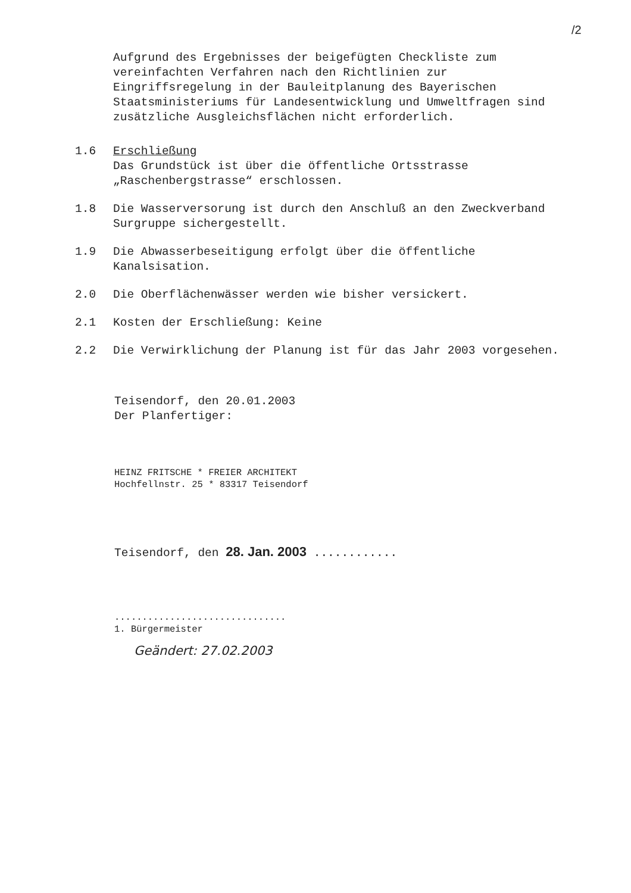/2
Aufgrund des Ergebnisses der beigefügten Checkliste zum vereinfachten Verfahren nach den Richtlinien zur Eingriffsregelung in der Bauleitplanung des Bayerischen Staatsministeriums für Landesentwicklung und Umweltfragen sind zusätzliche Ausgleichsflächen nicht erforderlich.
1.6 Erschließung
Das Grundstück ist über die öffentliche Ortsstrasse „Raschenbergstrasse“ erschlossen.
1.8 Die Wasserversorung ist durch den Anschluß an den Zweckverband Surgruppe sichergestellt.
1.9 Die Abwasserbeseitigung erfolgt über die öffentliche Kanalsisation.
2.0 Die Oberflächenwässer werden wie bisher versickert.
2.1 Kosten der Erschließung: Keine
2.2 Die Verwirklichung der Planung ist für das Jahr 2003 vorgesehen.
Teisendorf, den 20.01.2003
Der Planfertiger:
HEINZ FRITSCHE * FREIER ARCHITEKT
Hochfellnstr. 25 * 83317 Teisendorf
Teisendorf, den 28. Jan. 2003 ............
...............................
1. Bürgermeister
Geändert: 27.02.2003